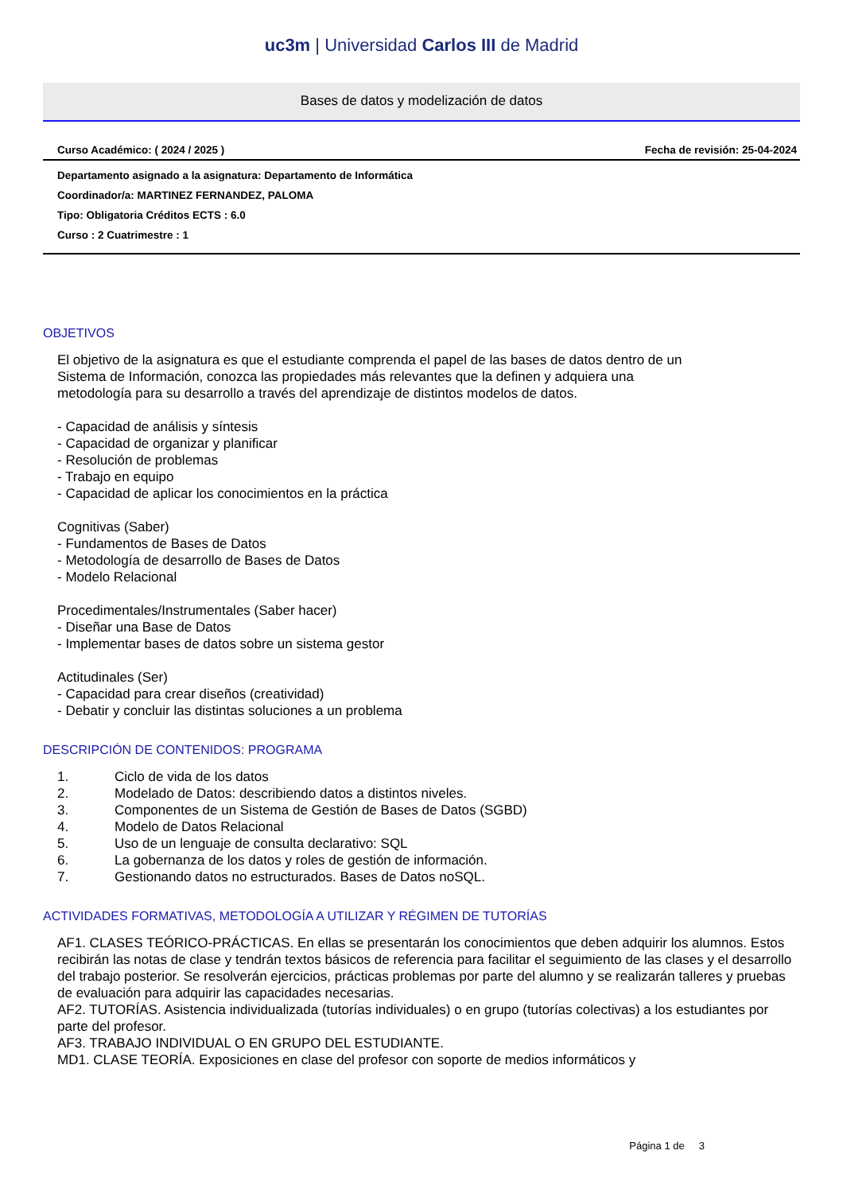uc3m | Universidad Carlos III de Madrid
Bases de datos y modelización de datos
Curso Académico: ( 2024 / 2025 ) Fecha de revisión: 25-04-2024
Departamento asignado a la asignatura: Departamento de Informática
Coordinador/a: MARTINEZ FERNANDEZ, PALOMA
Tipo: Obligatoria Créditos ECTS : 6.0
Curso : 2 Cuatrimestre : 1
OBJETIVOS
El objetivo de la asignatura es que el estudiante comprenda el papel de las bases de datos dentro de un
Sistema de Información, conozca las propiedades más relevantes que la definen y adquiera una
metodología para su desarrollo a través del aprendizaje de distintos modelos de datos.
- Capacidad de análisis y síntesis
- Capacidad de organizar y planificar
- Resolución de problemas
- Trabajo en equipo
- Capacidad de aplicar los conocimientos en la práctica
Cognitivas (Saber)
- Fundamentos de Bases de Datos
- Metodología de desarrollo de Bases de Datos
- Modelo Relacional
Procedimentales/Instrumentales (Saber hacer)
- Diseñar una Base de Datos
- Implementar bases de datos sobre un sistema gestor
Actitudinales (Ser)
- Capacidad para crear diseños (creatividad)
- Debatir y concluir las distintas soluciones a un problema
DESCRIPCIÓN DE CONTENIDOS: PROGRAMA
| 1. | Ciclo de vida de los datos |
| 2. | Modelado de Datos: describiendo datos a distintos niveles. |
| 3. | Componentes de un Sistema de Gestión de Bases de Datos (SGBD) |
| 4. | Modelo de Datos Relacional |
| 5. | Uso de un lenguaje de consulta declarativo: SQL |
| 6. | La gobernanza de los datos y roles de gestión de información. |
| 7. | Gestionando datos no estructurados. Bases de Datos noSQL. |
ACTIVIDADES FORMATIVAS, METODOLOGÍA A UTILIZAR Y RÉGIMEN DE TUTORÍAS
AF1. CLASES TEÓRICO-PRÁCTICAS. En ellas se presentarán los conocimientos que deben adquirir los alumnos. Estos recibirán las notas de clase y tendrán textos básicos de referencia para facilitar el seguimiento de las clases y el desarrollo del trabajo posterior. Se resolverán ejercicios, prácticas problemas por parte del alumno y se realizarán talleres y pruebas de evaluación para adquirir las capacidades necesarias.
AF2. TUTORÍAS. Asistencia individualizada (tutorías individuales) o en grupo (tutorías colectivas) a los estudiantes por parte del profesor.
AF3. TRABAJO INDIVIDUAL O EN GRUPO DEL ESTUDIANTE.
MD1. CLASE TEORÍA. Exposiciones en clase del profesor con soporte de medios informáticos y
Página 1 de 3